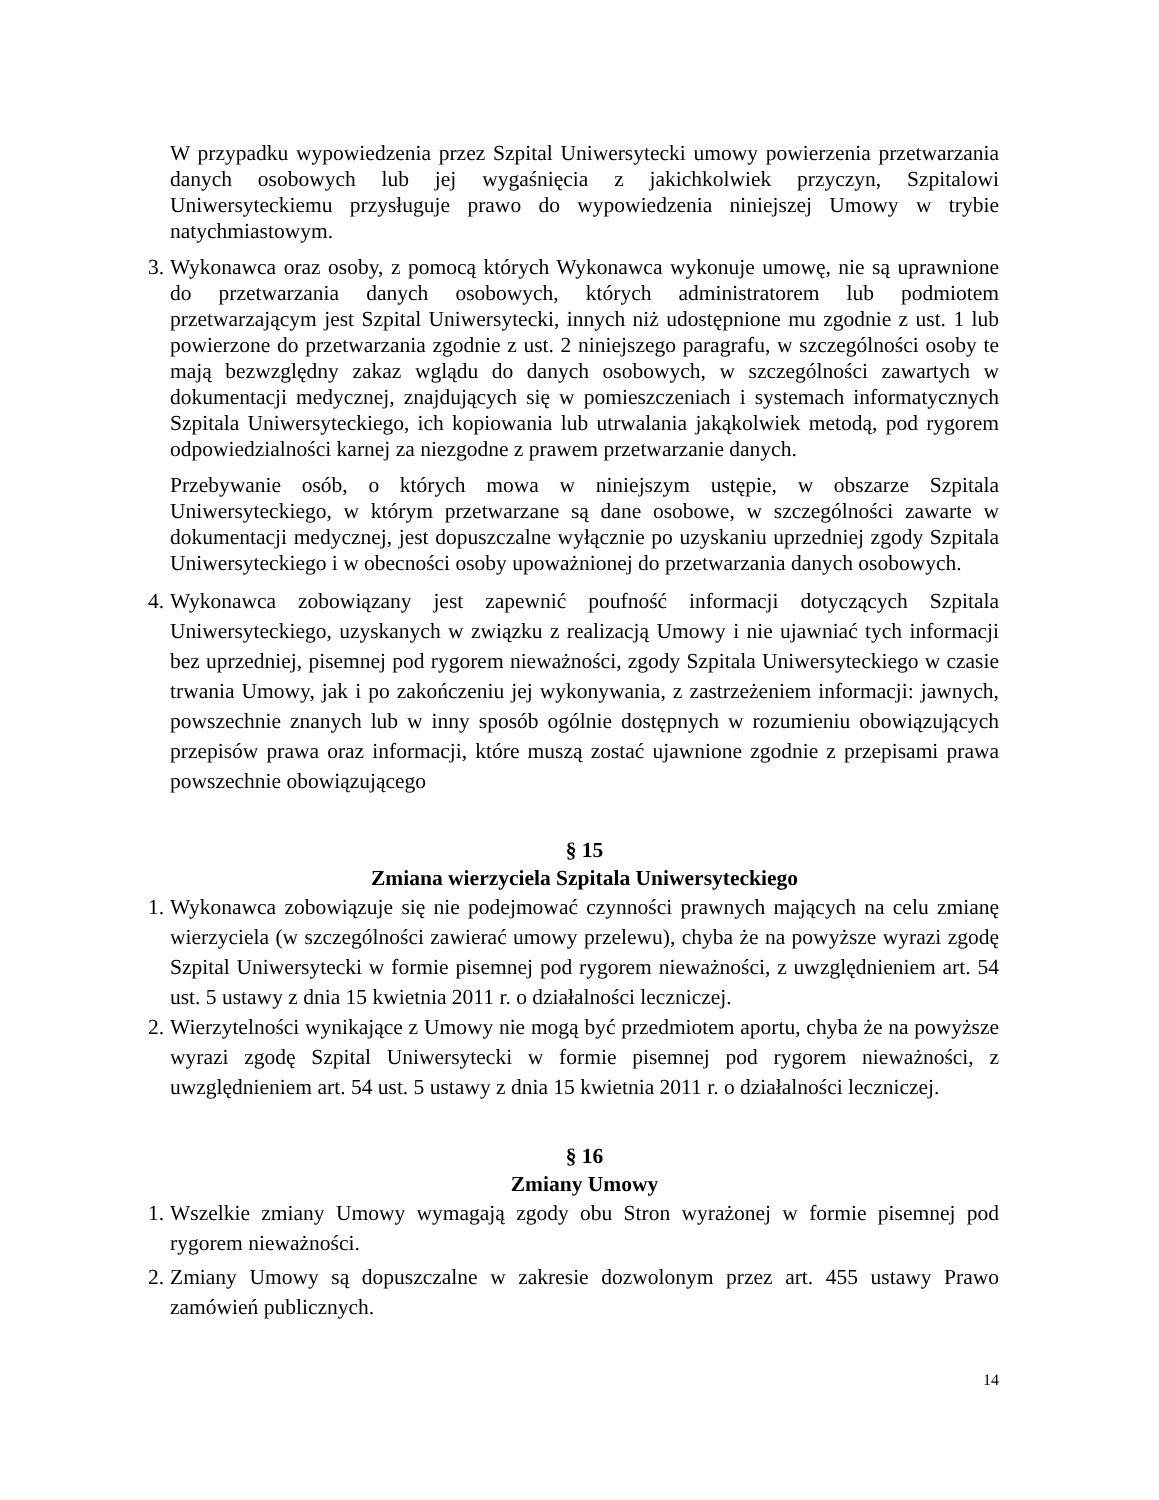W przypadku wypowiedzenia przez Szpital Uniwersytecki umowy powierzenia przetwarzania danych osobowych lub jej wygaśnięcia z jakichkolwiek przyczyn, Szpitalowi Uniwersyteckiemu przysługuje prawo do wypowiedzenia niniejszej Umowy w trybie natychmiastowym.
3. Wykonawca oraz osoby, z pomocą których Wykonawca wykonuje umowę, nie są uprawnione do przetwarzania danych osobowych, których administratorem lub podmiotem przetwarzającym jest Szpital Uniwersytecki, innych niż udostępnione mu zgodnie z ust. 1 lub powierzone do przetwarzania zgodnie z ust. 2 niniejszego paragrafu, w szczególności osoby te mają bezwzględny zakaz wglądu do danych osobowych, w szczególności zawartych w dokumentacji medycznej, znajdujących się w pomieszczeniach i systemach informatycznych Szpitala Uniwersyteckiego, ich kopiowania lub utrwalania jakąkolwiek metodą, pod rygorem odpowiedzialności karnej za niezgodne z prawem przetwarzanie danych.
Przebywanie osób, o których mowa w niniejszym ustępie, w obszarze Szpitala Uniwersyteckiego, w którym przetwarzane są dane osobowe, w szczególności zawarte w dokumentacji medycznej, jest dopuszczalne wyłącznie po uzyskaniu uprzedniej zgody Szpitala Uniwersyteckiego i w obecności osoby upoważnionej do przetwarzania danych osobowych.
4. Wykonawca zobowiązany jest zapewnić poufność informacji dotyczących Szpitala Uniwersyteckiego, uzyskanych w związku z realizacją Umowy i nie ujawniać tych informacji bez uprzedniej, pisemnej pod rygorem nieważności, zgody Szpitala Uniwersyteckiego w czasie trwania Umowy, jak i po zakończeniu jej wykonywania, z zastrzeżeniem informacji: jawnych, powszechnie znanych lub w inny sposób ogólnie dostępnych w rozumieniu obowiązujących przepisów prawa oraz informacji, które muszą zostać ujawnione zgodnie z przepisami prawa powszechnie obowiązującego
§ 15
Zmiana wierzyciela Szpitala Uniwersyteckiego
1. Wykonawca zobowiązuje się nie podejmować czynności prawnych mających na celu zmianę wierzyciela (w szczególności zawierać umowy przelewu), chyba że na powyższe wyrazi zgodę Szpital Uniwersytecki w formie pisemnej pod rygorem nieważności, z uwzględnieniem art. 54 ust. 5 ustawy z dnia 15 kwietnia 2011 r. o działalności leczniczej.
2. Wierzytelności wynikające z Umowy nie mogą być przedmiotem aportu, chyba że na powyższe wyrazi zgodę Szpital Uniwersytecki w formie pisemnej pod rygorem nieważności, z uwzględnieniem art. 54 ust. 5 ustawy z dnia 15 kwietnia 2011 r. o działalności leczniczej.
§ 16
Zmiany Umowy
1. Wszelkie zmiany Umowy wymagają zgody obu Stron wyrażonej w formie pisemnej pod rygorem nieważności.
2. Zmiany Umowy są dopuszczalne w zakresie dozwolonym przez art. 455 ustawy Prawo zamówień publicznych.
14